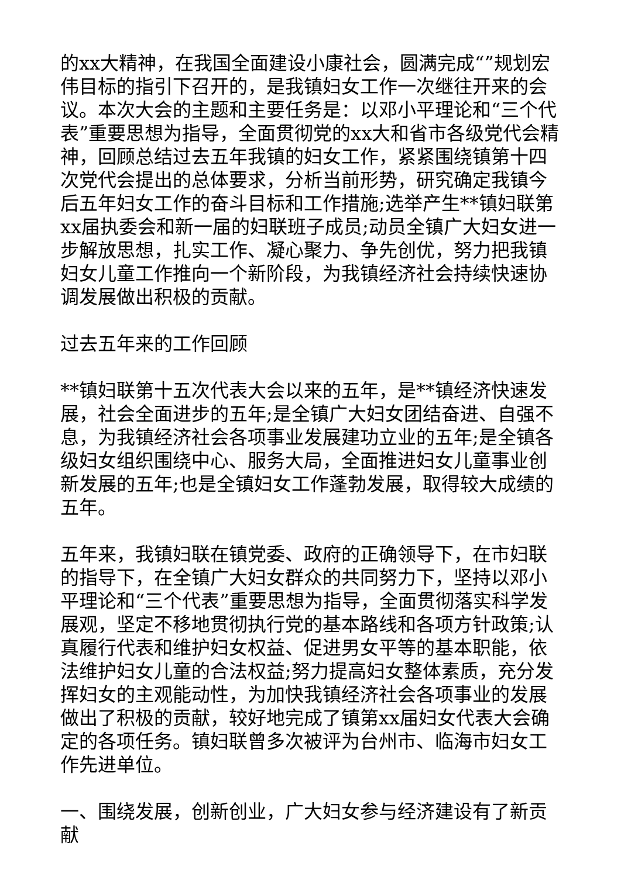的xx大精神，在我国全面建设小康社会，圆满完成“”规划宏伟目标的指引下召开的，是我镇妇女工作一次继往开来的会议。本次大会的主题和主要任务是：以邓小平理论和“三个代表”重要思想为指导，全面贯彻党的xx大和省市各级党代会精神，回顾总结过去五年我镇的妇女工作，紧紧围绕镇第十四次党代会提出的总体要求，分析当前形势，研究确定我镇今后五年妇女工作的奋斗目标和工作措施;选举产生**镇妇联第xx届执委会和新一届的妇联班子成员;动员全镇广大妇女进一步解放思想，扎实工作、凝心聚力、争先创优，努力把我镇妇女儿童工作推向一个新阶段，为我镇经济社会持续快速协调发展做出积极的贡献。
过去五年来的工作回顾
**镇妇联第十五次代表大会以来的五年，是**镇经济快速发展，社会全面进步的五年;是全镇广大妇女团结奋进、自强不息，为我镇经济社会各项事业发展建功立业的五年;是全镇各级妇女组织围绕中心、服务大局，全面推进妇女儿童事业创新发展的五年;也是全镇妇女工作蓬勃发展，取得较大成绩的五年。
五年来，我镇妇联在镇党委、政府的正确领导下，在市妇联的指导下，在全镇广大妇女群众的共同努力下，坚持以邓小平理论和“三个代表”重要思想为指导，全面贯彻落实科学发展观，坚定不移地贯彻执行党的基本路线和各项方针政策;认真履行代表和维护妇女权益、促进男女平等的基本职能，依法维护妇女儿童的合法权益;努力提高妇女整体素质，充分发挥妇女的主观能动性，为加快我镇经济社会各项事业的发展做出了积极的贡献，较好地完成了镇第xx届妇女代表大会确定的各项任务。镇妇联曾多次被评为台州市、临海市妇女工作先进单位。
一、围绕发展，创新创业，广大妇女参与经济建设有了新贡献